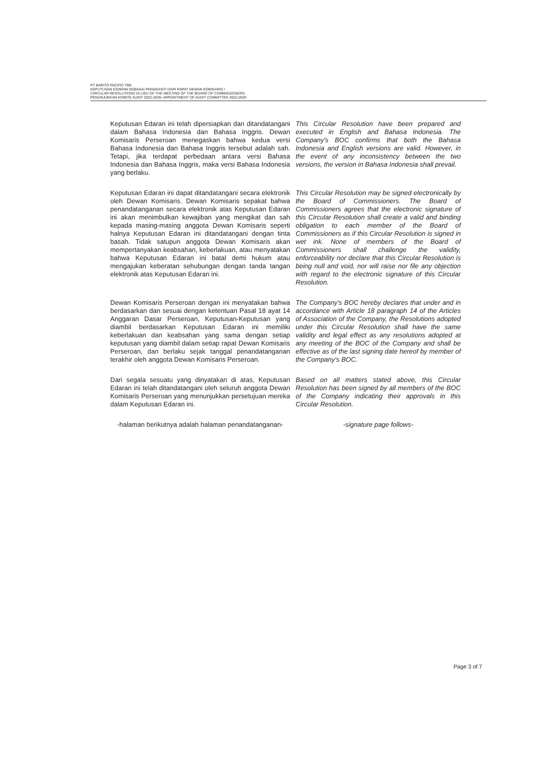PT BARITO PACIFIC TBK
KEPUTUSAN EDARAN SEBAGAI PENGGANTI DARI RAPAT DEWAN KOMISARIS /
CIRCULAR RESOLUTIONS IN LIEU OF THE MEETING OF THE BOARD OF COMMISSIONERS
PENUNJUKKAN KOMITE AUDIT 2022-2025/ APPOINTMENT OF AUDIT COMMITTEE 2022-2025
Keputusan Edaran ini telah dipersiapkan dan ditandatangani dalam Bahasa Indonesia dan Bahasa Inggris. Dewan Komisaris Perseroan menegaskan bahwa kedua versi Bahasa Indonesia dan Bahasa Inggris tersebut adalah sah. Tetapi, jika terdapat perbedaan antara versi Bahasa Indonesia dan Bahasa Inggris, maka versi Bahasa Indonesia yang berlaku.
This Circular Resolution have been prepared and executed in English and Bahasa Indonesia. The Company's BOC confirms that both the Bahasa Indonesia and English versions are valid. However, in the event of any inconsistency between the two versions, the version in Bahasa Indonesia shall prevail.
Keputusan Edaran ini dapat ditandatangani secara elektronik oleh Dewan Komisaris. Dewan Komisaris sepakat bahwa penandatanganan secara elektronik atas Keputusan Edaran ini akan menimbulkan kewajiban yang mengikat dan sah kepada masing-masing anggota Dewan Komisaris seperti halnya Keputusan Edaran ini ditandatangani dengan tinta basah. Tidak satupun anggota Dewan Komisaris akan mempertanyakan keabsahan, keberlakuan, atau menyatakan bahwa Keputusan Edaran ini batal demi hukum atau mengajukan keberatan sehubungan dengan tanda tangan elektronik atas Keputusan Edaran ini.
This Circular Resolution may be signed electronically by the Board of Commissioners. The Board of Commissioners agrees that the electronic signature of this Circular Resolution shall create a valid and binding obligation to each member of the Board of Commissioners as if this Circular Resolution is signed in wet ink. None of members of the Board of Commissioners shall challenge the validity, enforceability nor declare that this Circular Resolution is being null and void, nor will raise nor file any objection with regard to the electronic signature of this Circular Resolution.
Dewan Komisaris Perseroan dengan ini menyatakan bahwa berdasarkan dan sesuai dengan ketentuan Pasal 18 ayat 14 Anggaran Dasar Perseroan, Keputusan-Keputusan yang diambil berdasarkan Keputusan Edaran ini memiliki keberlakuan dan keabsahan yang sama dengan setiap keputusan yang diambil dalam setiap rapat Dewan Komisaris Perseroan, dan berlaku sejak tanggal penandatanganan terakhir oleh anggota Dewan Komisaris Perseroan.
The Company's BOC hereby declares that under and in accordance with Article 18 paragraph 14 of the Articles of Association of the Company, the Resolutions adopted under this Circular Resolution shall have the same validity and legal effect as any resolutions adopted at any meeting of the BOC of the Company and shall be effective as of the last signing date hereof by member of the Company's BOC.
Dari segala sesuatu yang dinyatakan di atas, Keputusan Edaran ini telah ditandatangani oleh seluruh anggota Dewan Komisaris Perseroan yang menunjukkan persetujuan mereka dalam Keputusan Edaran ini.
Based on all matters stated above, this Circular Resolution has been signed by all members of the BOC of the Company indicating their approvals in this Circular Resolution.
-halaman berikutnya adalah halaman penandatanganan-
-signature page follows-
Page 3 of 7